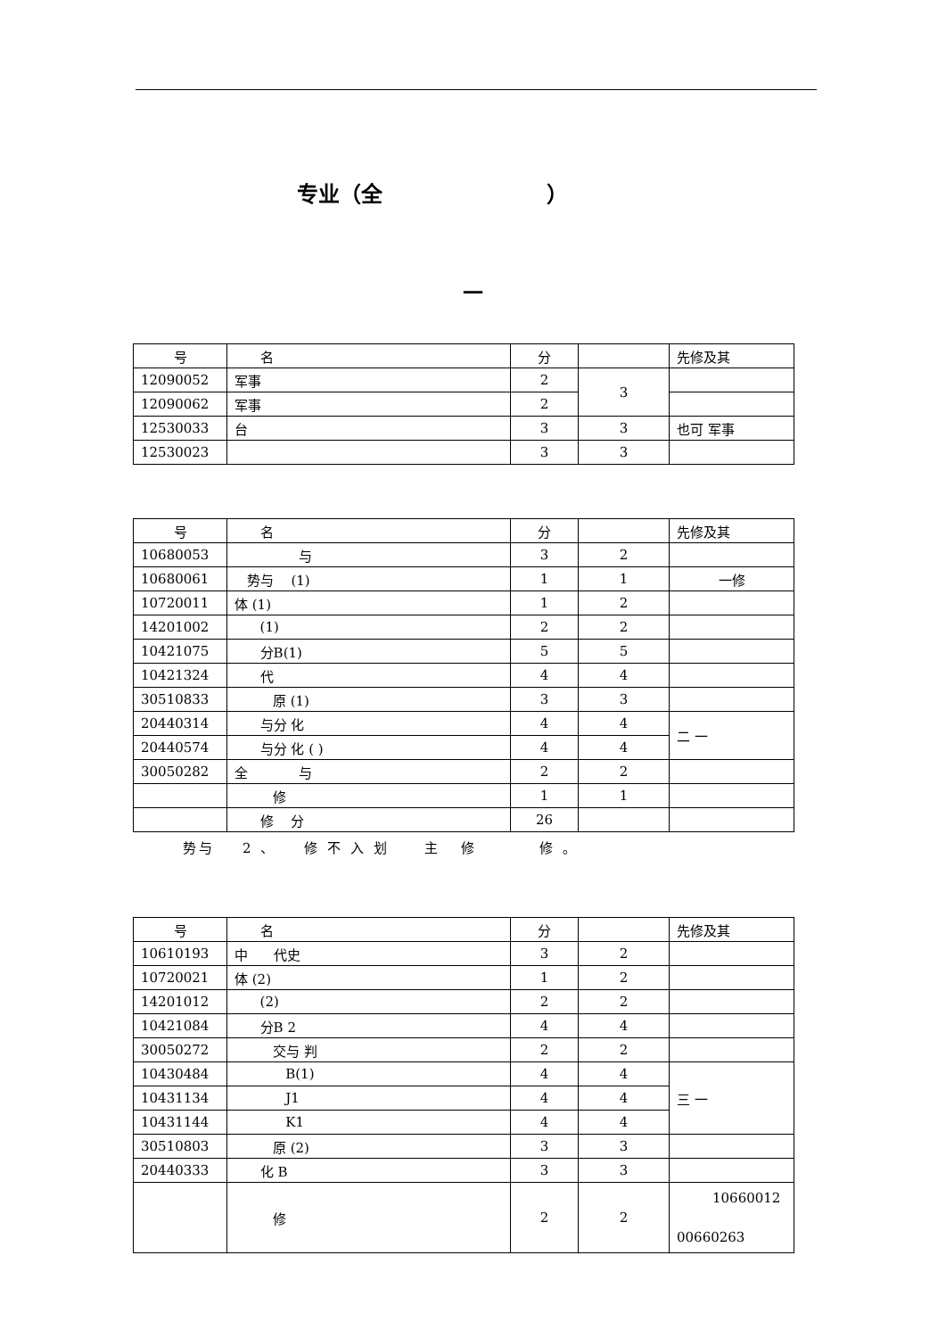专业（全 ）
—
| 号 | 名 | 分 | | 先修及其 |
| --- | --- | --- | --- | --- |
| 12090052 | 军事 | 2 | 3 | |
| 12090062 | 军事 | 2 | | |
| 12530033 | 台 | 3 | 3 | 也可 军事 |
| 12530023 | | 3 | 3 | |
| 号 | 名 | 分 | | 先修及其 |
| --- | --- | --- | --- | --- |
| 10680053 | 与 | 3 | 2 | |
| 10680061 | 势与 (1) | 1 | 1 | 一修 |
| 10720011 | 体 (1) | 1 | 2 | |
| 14201002 | (1) | 2 | 2 | |
| 10421075 | 分B(1) | 5 | 5 | |
| 10421324 | 代 | 4 | 4 | |
| 30510833 | 原 (1) | 3 | 3 | |
| 20440314 | 与分 化 | 4 | 4 | 二 一 |
| 20440574 | 与分 化 ( ) | 4 | 4 | |
| 30050282 | 全 与 | 2 | 2 | |
| | 修 | 1 | 1 | |
| | 修 分 | 26 | | |
势与 2 、 修 不 入 划 主 修 修 。
| 号 | 名 | 分 | | 先修及其 |
| --- | --- | --- | --- | --- |
| 10610193 | 中 代史 | 3 | 2 | |
| 10720021 | 体 (2) | 1 | 2 | |
| 14201012 | (2) | 2 | 2 | |
| 10421084 | 分B 2 | 4 | 4 | |
| 30050272 | 交与 判 | 2 | 2 | |
| 10430484 | B(1) | 4 | 4 | 三 一 |
| 10431134 | J1 | 4 | 4 | |
| 10431144 | K1 | 4 | 4 | |
| 30510803 | 原 (2) | 3 | 3 | |
| 20440333 | 化 B | 3 | 3 | |
| | 修 | 2 | 2 | 10660012 00660263 |